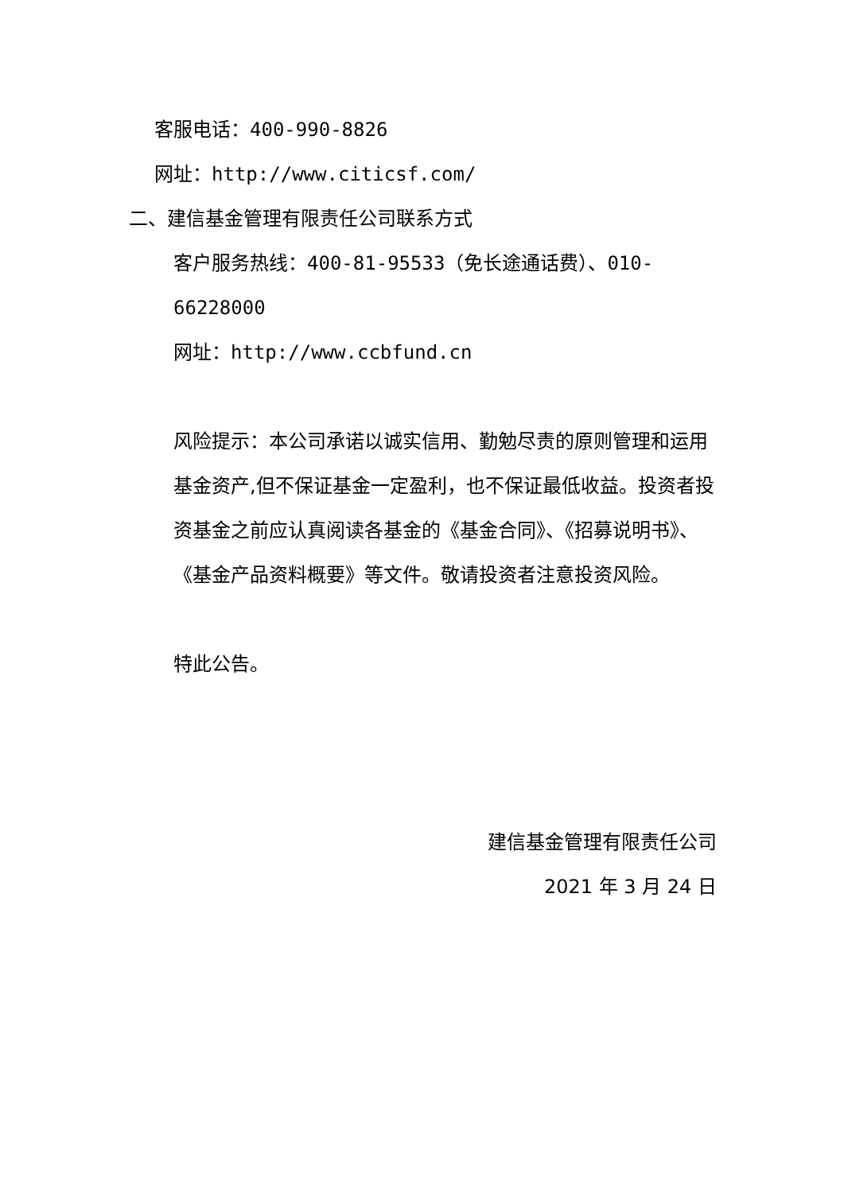客服电话：400-990-8826
网址：http://www.citicsf.com/
二、建信基金管理有限责任公司联系方式
客户服务热线：400-81-95533（免长途通话费）、010-66228000
网址：http://www.ccbfund.cn
风险提示：本公司承诺以诚实信用、勤勉尽责的原则管理和运用基金资产,但不保证基金一定盈利，也不保证最低收益。投资者投资基金之前应认真阅读各基金的《基金合同》、《招募说明书》、《基金产品资料概要》等文件。敬请投资者注意投资风险。
特此公告。
建信基金管理有限责任公司
2021 年 3 月 24 日